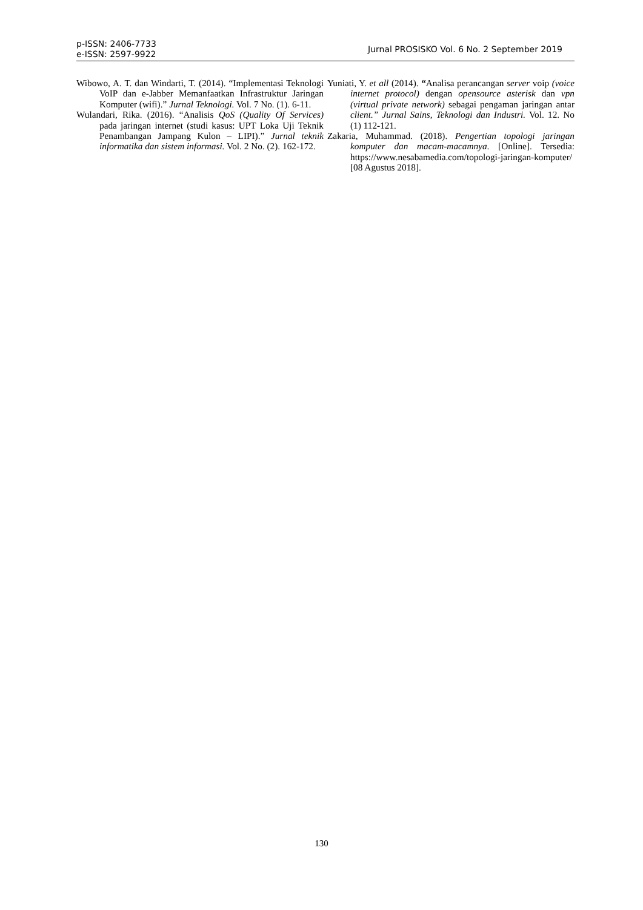p-ISSN: 2406-7733
e-ISSN: 2597-9922
Jurnal PROSISKO Vol. 6 No. 2 September 2019
Wibowo, A. T. dan Windarti, T. (2014). “Implementasi Teknologi VoIP dan e-Jabber Memanfaatkan Infrastruktur Jaringan Komputer (wifi).” Jurnal Teknologi. Vol. 7 No. (1). 6-11.
Wulandari, Rika. (2016). “Analisis QoS (Quality Of Services) pada jaringan internet (studi kasus: UPT Loka Uji Teknik Penambangan Jampang Kulon – LIPI).” Jurnal teknik informatika dan sistem informasi. Vol. 2 No. (2). 162-172.
Yuniati, Y. et all (2014). “Analisa perancangan server voip (voice internet protocol) dengan opensource asterisk dan vpn (virtual private network) sebagai pengaman jaringan antar client.” Jurnal Sains, Teknologi dan Industri. Vol. 12. No (1) 112-121.
Zakaria, Muhammad. (2018). Pengertian topologi jaringan komputer dan macam-macamnya. [Online]. Tersedia: https://www.nesabamedia.com/topologi-jaringan-komputer/ [08 Agustus 2018].
130